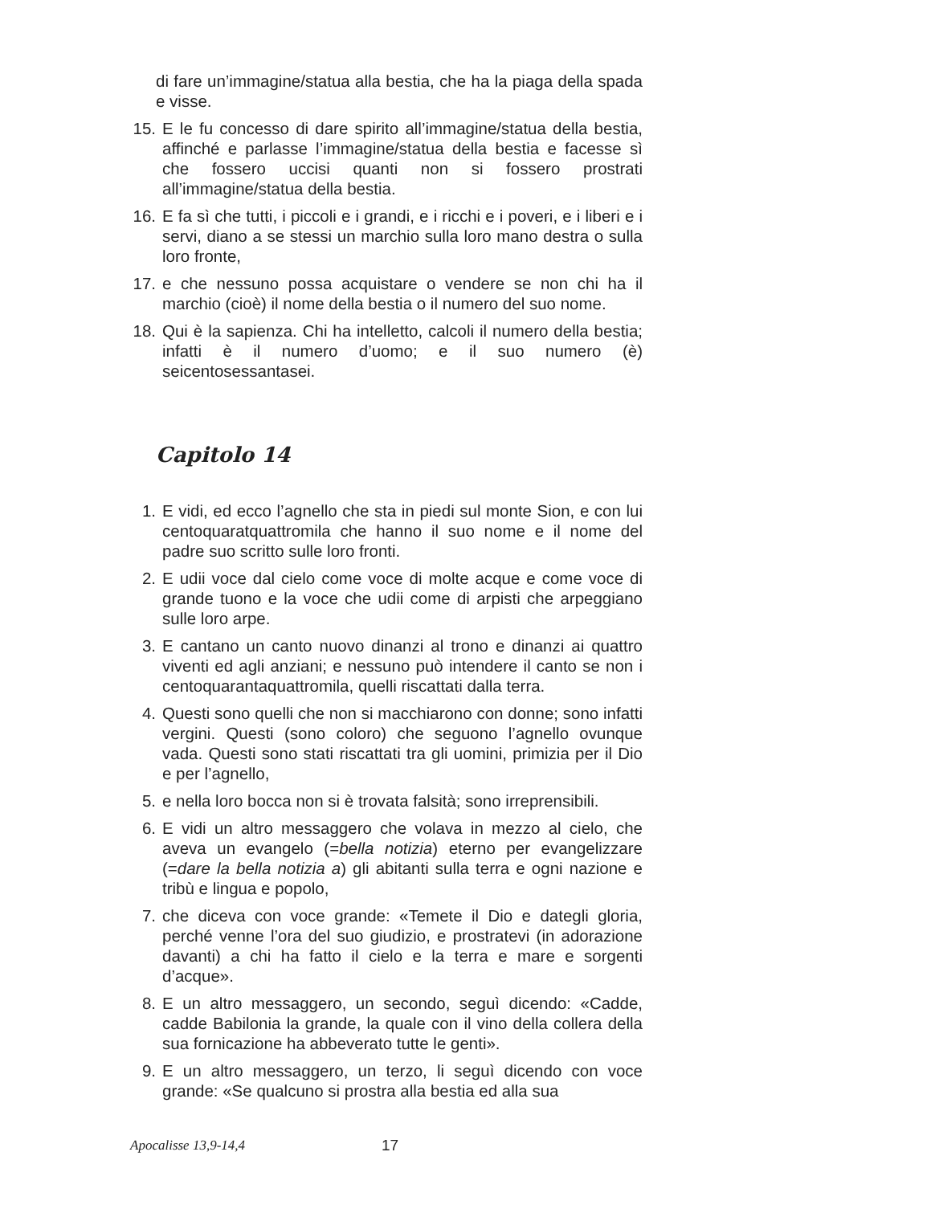di fare un’immagine/statua alla bestia, che ha la piaga della spada e visse.
15. E le fu concesso di dare spirito all’immagine/statua della bestia, affinché e parlasse l’immagine/statua della bestia e facesse sì che fossero uccisi quanti non si fossero prostrati all’immagine/statua della bestia.
16. E fa sì che tutti, i piccoli e i grandi, e i ricchi e i poveri, e i liberi e i servi, diano a se stessi un marchio sulla loro mano destra o sulla loro fronte,
17. e che nessuno possa acquistare o vendere se non chi ha il marchio (cioè) il nome della bestia o il numero del suo nome.
18. Qui è la sapienza. Chi ha intelletto, calcoli il numero della bestia; infatti è il numero d’uomo; e il suo numero (è) seicentosessantasei.
Capitolo 14
1. E vidi, ed ecco l’agnello che sta in piedi sul monte Sion, e con lui centoquaratquattromila che hanno il suo nome e il nome del padre suo scritto sulle loro fronti.
2. E udii voce dal cielo come voce di molte acque e come voce di grande tuono e la voce che udii come di arpisti che arpeggiano sulle loro arpe.
3. E cantano un canto nuovo dinanzi al trono e dinanzi ai quattro viventi ed agli anziani; e nessuno può intendere il canto se non i centoquarantaquattromila, quelli riscattati dalla terra.
4. Questi sono quelli che non si macchiarono con donne; sono infatti vergini. Questi (sono coloro) che seguono l’agnello ovunque vada. Questi sono stati riscattati tra gli uomini, primizia per il Dio e per l’agnello,
5. e nella loro bocca non si è trovata falsità; sono irreprensibili.
6. E vidi un altro messaggero che volava in mezzo al cielo, che aveva un evangelo (=bella notizia) eterno per evangelizzare (=dare la bella notizia a) gli abitanti sulla terra e ogni nazione e tribù e lingua e popolo,
7. che diceva con voce grande: «Temete il Dio e dategli gloria, perché venne l’ora del suo giudizio, e prostratevi (in adorazione davanti) a chi ha fatto il cielo e la terra e mare e sorgenti d’acque».
8. E un altro messaggero, un secondo, seguì dicendo: «Cadde, cadde Babilonia la grande, la quale con il vino della collera della sua fornicazione ha abbeverato tutte le genti».
9. E un altro messaggero, un terzo, li seguì dicendo con voce grande: «Se qualcuno si prostra alla bestia ed alla sua
Apocalisse 13,9-14,4 17